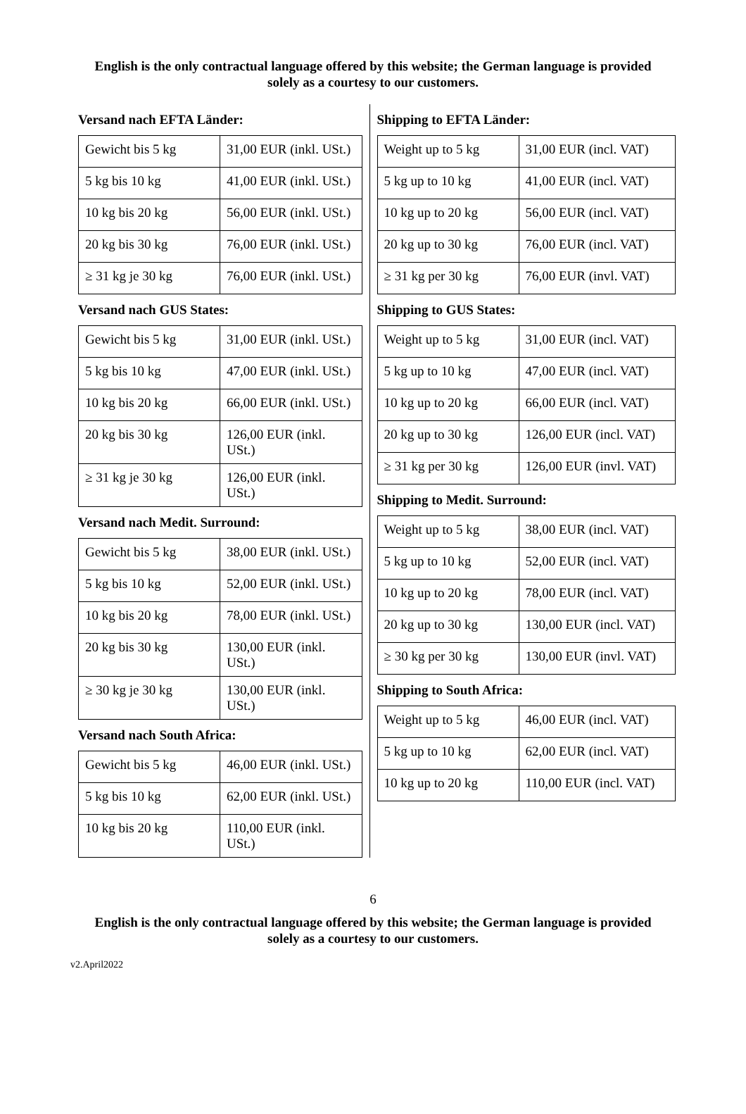English is the only contractual language offered by this website; the German language is provided solely as a courtesy to our customers.
Versand nach EFTA Länder:
| Gewicht bis 5 kg | 31,00 EUR (inkl. USt.) |
| 5 kg bis 10 kg | 41,00 EUR (inkl. USt.) |
| 10 kg bis 20 kg | 56,00 EUR (inkl. USt.) |
| 20 kg bis 30 kg | 76,00 EUR (inkl. USt.) |
| ≥ 31 kg je 30 kg | 76,00 EUR (inkl. USt.) |
Versand nach GUS States:
| Gewicht bis 5 kg | 31,00 EUR (inkl. USt.) |
| 5 kg bis 10 kg | 47,00 EUR (inkl. USt.) |
| 10 kg bis 20 kg | 66,00 EUR (inkl. USt.) |
| 20 kg bis 30 kg | 126,00 EUR (inkl. USt.) |
| ≥ 31 kg je 30 kg | 126,00 EUR (inkl. USt.) |
Versand nach Medit. Surround:
| Gewicht bis 5 kg | 38,00 EUR (inkl. USt.) |
| 5 kg bis 10 kg | 52,00 EUR (inkl. USt.) |
| 10 kg bis 20 kg | 78,00 EUR (inkl. USt.) |
| 20 kg bis 30 kg | 130,00 EUR (inkl. USt.) |
| ≥ 30 kg je 30 kg | 130,00 EUR (inkl. USt.) |
Versand nach South Africa:
| Gewicht bis 5 kg | 46,00 EUR (inkl. USt.) |
| 5 kg bis 10 kg | 62,00 EUR (inkl. USt.) |
| 10 kg bis 20 kg | 110,00 EUR (inkl. USt.) |
Shipping to EFTA Länder:
| Weight up to 5 kg | 31,00 EUR (incl. VAT) |
| 5 kg up to 10 kg | 41,00 EUR (incl. VAT) |
| 10 kg up to 20 kg | 56,00 EUR (incl. VAT) |
| 20 kg up to 30 kg | 76,00 EUR (incl. VAT) |
| ≥ 31 kg per 30 kg | 76,00 EUR (invl. VAT) |
Shipping to GUS States:
| Weight up to 5 kg | 31,00 EUR (incl. VAT) |
| 5 kg up to 10 kg | 47,00 EUR (incl. VAT) |
| 10 kg up to 20 kg | 66,00 EUR (incl. VAT) |
| 20 kg up to 30 kg | 126,00 EUR (incl. VAT) |
| ≥ 31 kg per 30 kg | 126,00 EUR (invl. VAT) |
Shipping to Medit. Surround:
| Weight up to 5 kg | 38,00 EUR (incl. VAT) |
| 5 kg up to 10 kg | 52,00 EUR (incl. VAT) |
| 10 kg up to 20 kg | 78,00 EUR (incl. VAT) |
| 20 kg up to 30 kg | 130,00 EUR (incl. VAT) |
| ≥ 30 kg per 30 kg | 130,00 EUR (invl. VAT) |
Shipping to South Africa:
| Weight up to 5 kg | 46,00 EUR (incl. VAT) |
| 5 kg up to 10 kg | 62,00 EUR (incl. VAT) |
| 10 kg up to 20 kg | 110,00 EUR (incl. VAT) |
6
English is the only contractual language offered by this website; the German language is provided solely as a courtesy to our customers.
v2.April2022